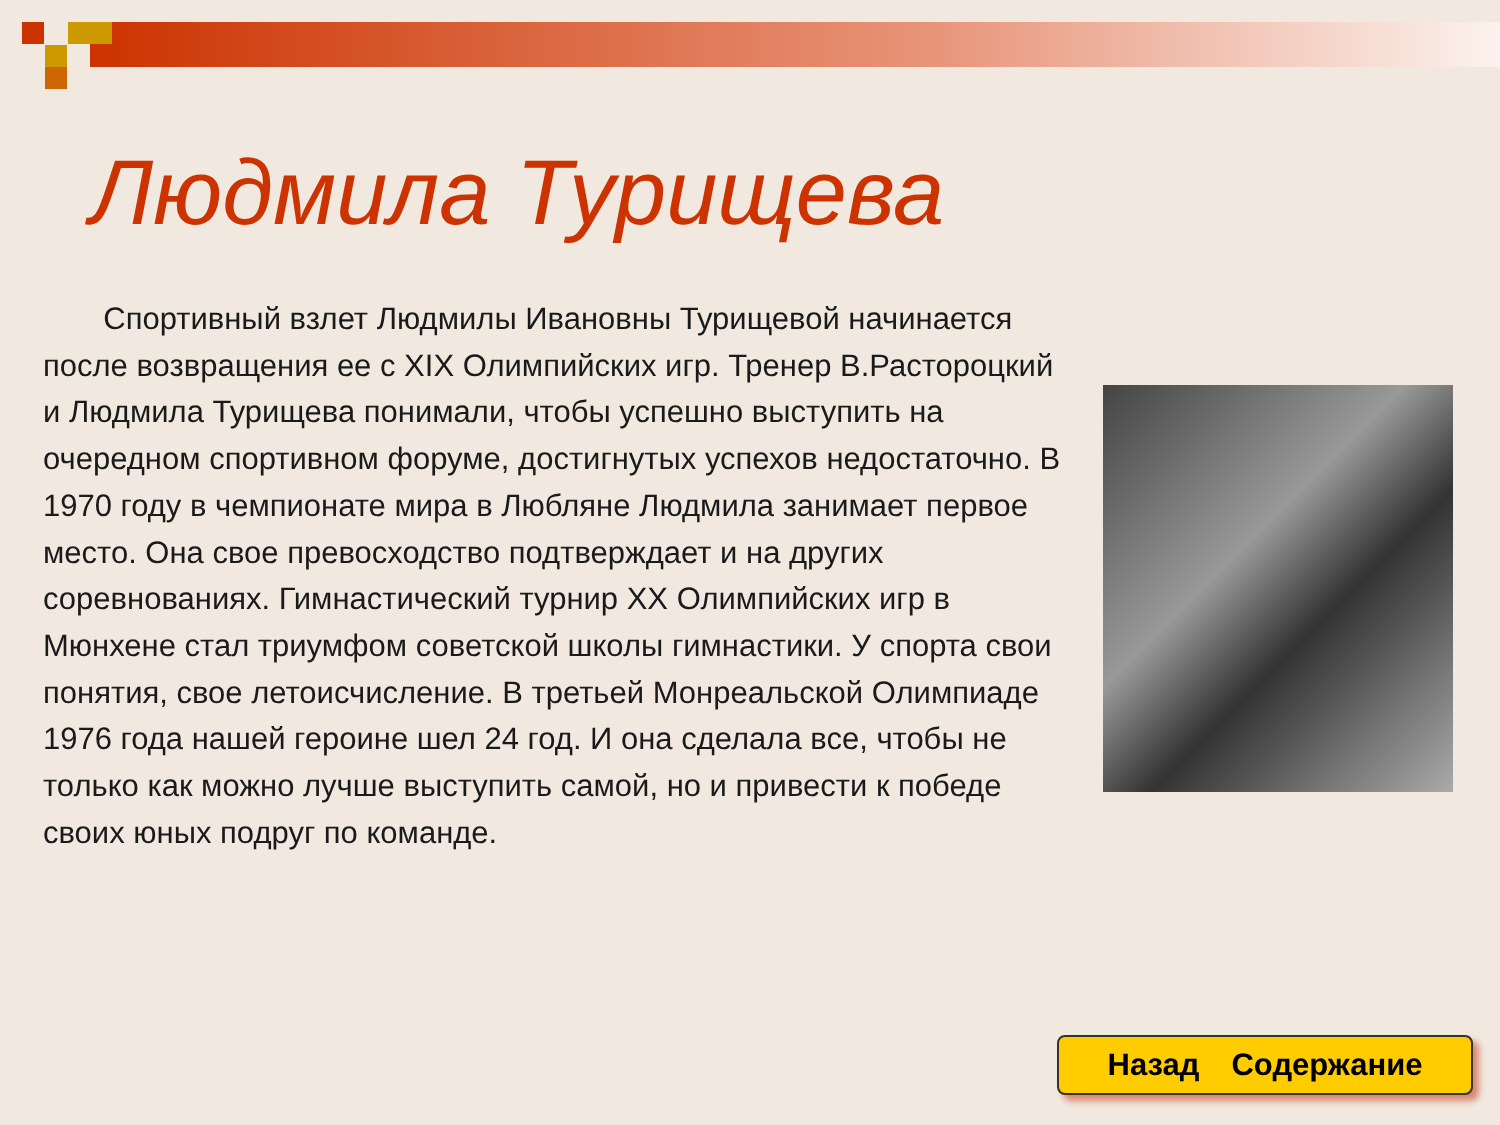Людмила Турищева
Спортивный взлет Людмилы Ивановны Турищевой начинается после возвращения ее с XIX Олимпийских игр. Тренер В.Растороцкий и Людмила Турищева понимали, чтобы успешно выступить на очередном спортивном форуме, достигнутых успехов недостаточно. В 1970 году в чемпионате мира в Любляне Людмила занимает первое место. Она свое превосходство подтверждает и на других соревнованиях. Гимнастический турнир XX Олимпийских игр в Мюнхене стал триумфом советской школы гимнастики. У спорта свои понятия, свое летоисчисление. В третьей Монреальской Олимпиаде 1976 года нашей героине шел 24 год. И она сделала все, чтобы не только как можно лучше выступить самой, но и привести к победе своих юных подруг по команде.
Назад Содержание